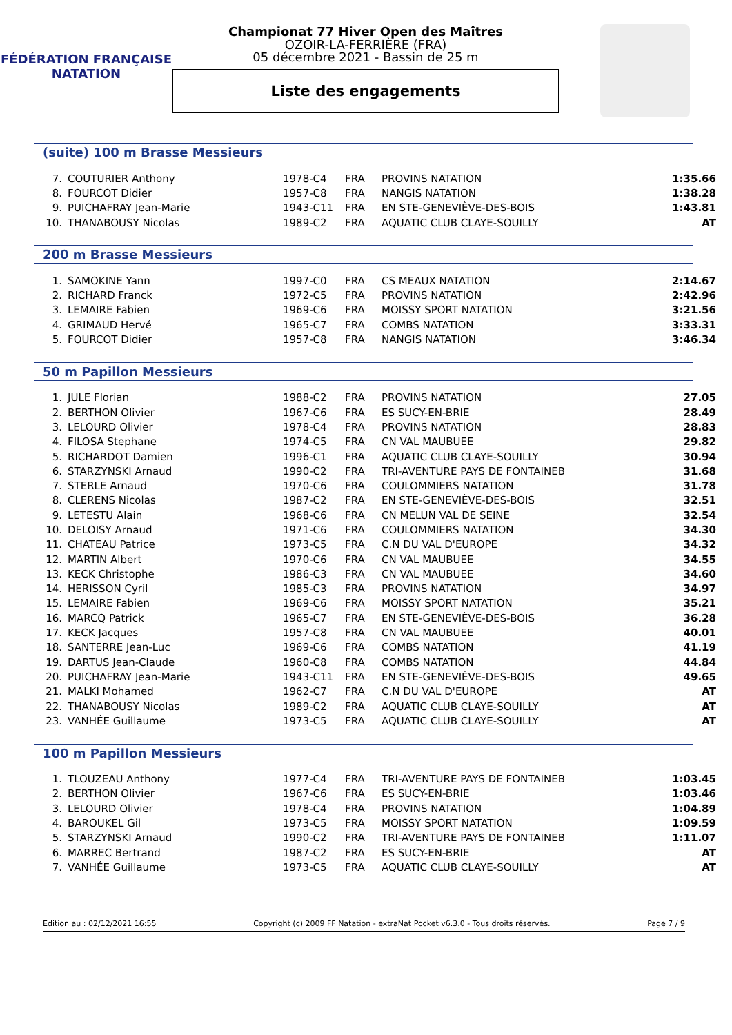FÉDÉRATION FRANÇAISE
NATATION
Championat 77 Hiver Open des Maîtres
OZOIR-LA-FERRIÈRE (FRA)
05 décembre 2021 - Bassin de 25 m
Liste des engagements
(suite) 100 m Brasse Messieurs
| 7. | COUTURIER Anthony | 1978-C4 | FRA | PROVINS NATATION | 1:35.66 |
| 8. | FOURCOT Didier | 1957-C8 | FRA | NANGIS NATATION | 1:38.28 |
| 9. | PUICHAFRAY Jean-Marie | 1943-C11 | FRA | EN STE-GENEVIÈVE-DES-BOIS | 1:43.81 |
| 10. | THANABOUSY Nicolas | 1989-C2 | FRA | AQUATIC CLUB CLAYE-SOUILLY | AT |
200 m Brasse Messieurs
| 1. | SAMOKINE Yann | 1997-C0 | FRA | CS MEAUX NATATION | 2:14.67 |
| 2. | RICHARD Franck | 1972-C5 | FRA | PROVINS NATATION | 2:42.96 |
| 3. | LEMAIRE Fabien | 1969-C6 | FRA | MOISSY SPORT NATATION | 3:21.56 |
| 4. | GRIMAUD Hervé | 1965-C7 | FRA | COMBS NATATION | 3:33.31 |
| 5. | FOURCOT Didier | 1957-C8 | FRA | NANGIS NATATION | 3:46.34 |
50 m Papillon Messieurs
| 1. | JULE Florian | 1988-C2 | FRA | PROVINS NATATION | 27.05 |
| 2. | BERTHON Olivier | 1967-C6 | FRA | ES SUCY-EN-BRIE | 28.49 |
| 3. | LELOURD Olivier | 1978-C4 | FRA | PROVINS NATATION | 28.83 |
| 4. | FILOSA Stephane | 1974-C5 | FRA | CN VAL MAUBUEE | 29.82 |
| 5. | RICHARDOT Damien | 1996-C1 | FRA | AQUATIC CLUB CLAYE-SOUILLY | 30.94 |
| 6. | STARZYNSKI Arnaud | 1990-C2 | FRA | TRI-AVENTURE PAYS DE FONTAINEB | 31.68 |
| 7. | STERLE Arnaud | 1970-C6 | FRA | COULOMMIERS NATATION | 31.78 |
| 8. | CLERENS Nicolas | 1987-C2 | FRA | EN STE-GENEVIÈVE-DES-BOIS | 32.51 |
| 9. | LETESTU Alain | 1968-C6 | FRA | CN MELUN VAL DE SEINE | 32.54 |
| 10. | DELOISY Arnaud | 1971-C6 | FRA | COULOMMIERS NATATION | 34.30 |
| 11. | CHATEAU Patrice | 1973-C5 | FRA | C.N DU VAL D'EUROPE | 34.32 |
| 12. | MARTIN Albert | 1970-C6 | FRA | CN VAL MAUBUEE | 34.55 |
| 13. | KECK Christophe | 1986-C3 | FRA | CN VAL MAUBUEE | 34.60 |
| 14. | HERISSON Cyril | 1985-C3 | FRA | PROVINS NATATION | 34.97 |
| 15. | LEMAIRE Fabien | 1969-C6 | FRA | MOISSY SPORT NATATION | 35.21 |
| 16. | MARCQ Patrick | 1965-C7 | FRA | EN STE-GENEVIÈVE-DES-BOIS | 36.28 |
| 17. | KECK Jacques | 1957-C8 | FRA | CN VAL MAUBUEE | 40.01 |
| 18. | SANTERRE Jean-Luc | 1969-C6 | FRA | COMBS NATATION | 41.19 |
| 19. | DARTUS Jean-Claude | 1960-C8 | FRA | COMBS NATATION | 44.84 |
| 20. | PUICHAFRAY Jean-Marie | 1943-C11 | FRA | EN STE-GENEVIÈVE-DES-BOIS | 49.65 |
| 21. | MALKI Mohamed | 1962-C7 | FRA | C.N DU VAL D'EUROPE | AT |
| 22. | THANABOUSY Nicolas | 1989-C2 | FRA | AQUATIC CLUB CLAYE-SOUILLY | AT |
| 23. | VANHÉE Guillaume | 1973-C5 | FRA | AQUATIC CLUB CLAYE-SOUILLY | AT |
100 m Papillon Messieurs
| 1. | TLOUZEAU Anthony | 1977-C4 | FRA | TRI-AVENTURE PAYS DE FONTAINEB | 1:03.45 |
| 2. | BERTHON Olivier | 1967-C6 | FRA | ES SUCY-EN-BRIE | 1:03.46 |
| 3. | LELOURD Olivier | 1978-C4 | FRA | PROVINS NATATION | 1:04.89 |
| 4. | BAROUKEL Gil | 1973-C5 | FRA | MOISSY SPORT NATATION | 1:09.59 |
| 5. | STARZYNSKI Arnaud | 1990-C2 | FRA | TRI-AVENTURE PAYS DE FONTAINEB | 1:11.07 |
| 6. | MARREC Bertrand | 1987-C2 | FRA | ES SUCY-EN-BRIE | AT |
| 7. | VANHÉE Guillaume | 1973-C5 | FRA | AQUATIC CLUB CLAYE-SOUILLY | AT |
Edition au : 02/12/2021 16:55 Copyright (c) 2009 FF Natation - extraNat Pocket v6.3.0 - Tous droits réservés. Page 7 / 9